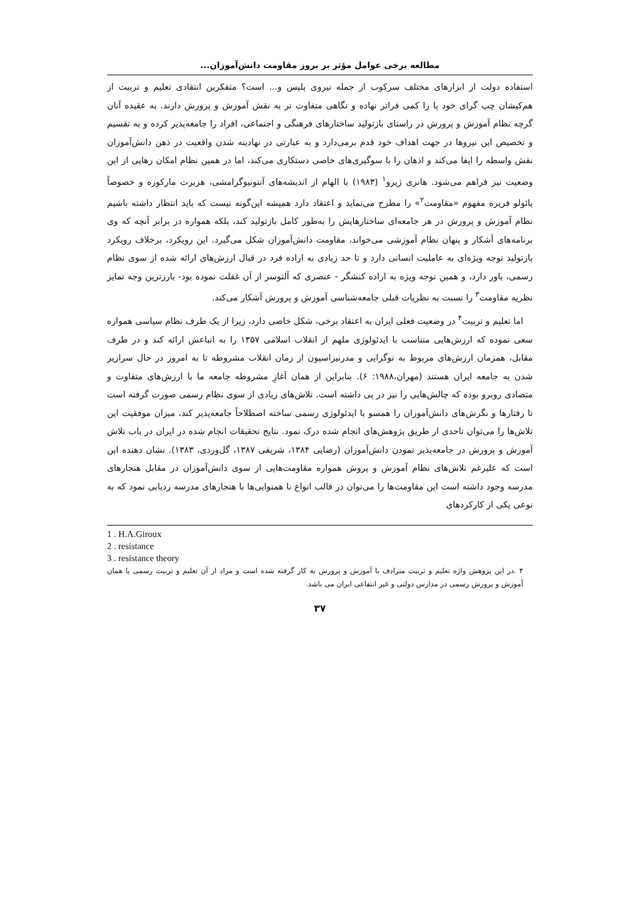مطالعه برخی عوامل مؤثر بر بروز مقاومت دانش‌آموزان...
استفاده دولت از ابزارهای مختلف سرکوب از جمله نیروی پلیس و... است؟ متفکرین انتقادی تعلیم و تربیت از هم‌کیشان چپ گرای خود پا را کمی فراتر نهاده و نگاهی متفاوت تر به نقش آموزش و پرورش دارند. به عقیده آنان گرچه نظام آموزش و پرورش در راستای بازتولید ساختارهای فرهنگی و اجتماعی، افراد را جامعه‌پذیر کرده و به تقسیم و تخصیص این نیروها در جهت اهداف خود قدم برمی‌دارد و به عبارتی در نهادینه شدن واقعیت در ذهن دانش‌آموزان نقش واسطه را ایفا می‌کند و اذهان را با سوگیری‌های خاصی دستکاری می‌کند، اما در همین نظام امکان رهایی از این وضعیت نیز فراهم می‌شود. هانری ژیرو<sup>۱</sup> (۱۹۸۳) با الهام از اندیشه‌های آنتونیوگرامشی، هربرت مارکوزه و خصوصاً پائولو فریره مفهوم «مقاومت<sup>۲</sup>» را مطرح می‌نماید و اعتقاد دارد همیشه این‌گونه نیست که باید انتظار داشته باشیم نظام آموزش و پرورش در هر جامعه‌ای ساختارهایش را به‌طور کامل بازتولید کند، بلکه همواره در برابر آنچه که وی برنامه‌های آشکار و پنهان نظام آموزشی می‌خواند، مقاومت دانش‌آموزان شکل می‌گیرد. این رویکرد، برخلاف رویکرد بازتولید توجه ویژه‌ای به عاملیت انسانی دارد و تا حد زیادی به اراده فرد در قبال ارزش‌های ارائه شده از سوی نظام رسمی، باور دارد، و همین توجه ویژه به اراده کنشگر - عنصری که آلتوسر از آن غفلت نموده بود- بارزترین وجه تمایز نظریه مقاومت<sup>۳</sup> را نسبت به نظریات قبلی جامعه‌شناسی آموزش و پرورش آشکار می‌کند.
اما تعلیم و تربیت<sup>۴</sup> در وضعیت فعلی ایران به اعتقاد برخی، شکل خاصی دارد، زیرا از یک طرف نظام سیاسی همواره سعی نموده که ارزش‌هایی متناسب با ایدئولوژی ملهم از انقلاب اسلامی ۱۳۵۷ را به اتباعش ارائه کند و در طرف مقابل، همزمان ارزش‌های مربوط به نوگرایی و مدرنیزاسیون از زمان انقلاب مشروطه تا به امروز در حال سرازیر شدن به جامعه ایران هستند (مهران،۱۹۸۸: ۶). بنابراین از همان آغازِ مشروطه جامعه ما با ارزش‌های متفاوت و متضادی روبرو بوده که چالش‌هایی را نیز در پی داشته است. تلاش‌های زیادی از سوی نظام رسمی صورت گرفته است تا رفتارها و نگرش‌های دانش‌آموزان را همسو با ایدئولوژی رسمی ساخته اصطلاحاً جامعه‌پذیر کند، میزان موفقیت این تلاش‌ها را می‌توان تاحدی از طریق پژوهش‌های انجام شده درک نمود. نتایج تحقیقات انجام شده در ایران در باب تلاش آموزش و پرورش در جامعه‌پذیر نمودن دانش‌آموزان (رضایی ۱۳۸۴، شریفی ۱۳۸۷، گل‌وردی، ۱۳۸۳). نشان دهنده این است که علیرغم تلاش‌های نظام آموزش و پروش همواره مقاومت‌هایی از سوی دانش‌آموزان در مقابل هنجارهای مدرسه وجود داشته است این مقاومت‌ها را می‌توان در قالب انواع نا همنوایی‌ها با هنجارهای مدرسه ردیابی نمود که به نوعی یکی از کارکردهای
1 . H.A.Giroux
2 . resistance
3 . resistance theory
۴ .در این پژوهش واژه تعلیم و تربیت مترادف با آموزش و پرورش به کار گرفته شده است و مراد از آن تعلیم و تربیت رسمی یا همان آموزش و پرورش رسمی در مدارس دولتی و غیر انتفاعی ایران می باشد.
۳۷